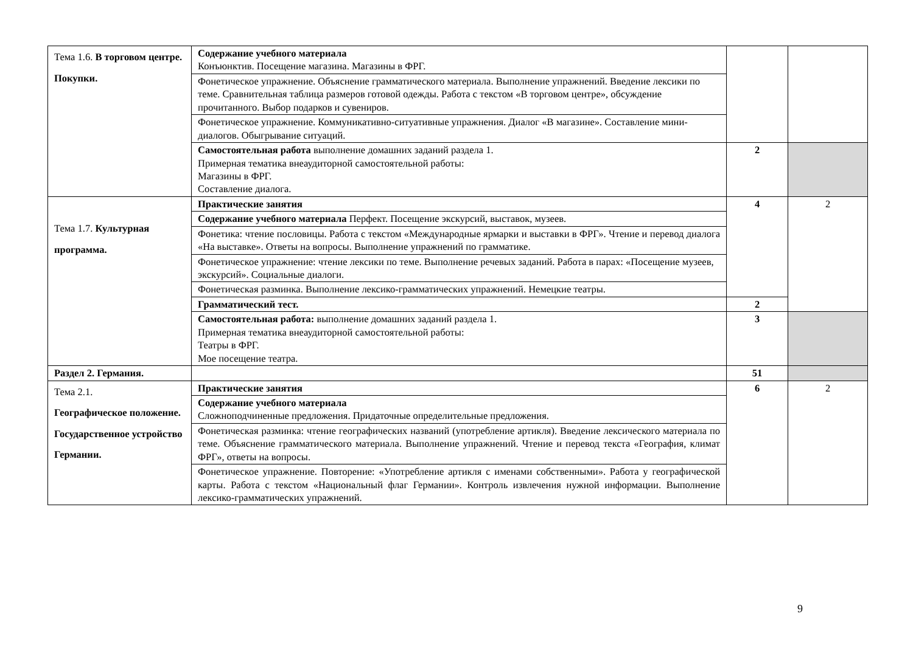| Тема 1.6. В торговом центре. Покупки. | Содержание учебного материала Конъюнктив. Посещение магазина. Магазины в ФРГ. | | |
| | Фонетическое упражнение. Объяснение грамматического материала. Выполнение упражнений. Введение лексики по теме. Сравнительная таблица размеров готовой одежды. Работа с текстом «В торговом центре», обсуждение прочитанного. Выбор подарков и сувениров. | | |
| | Фонетическое упражнение. Коммуникативно-ситуативные упражнения. Диалог «В магазине». Составление мини-диалогов. Обыгрывание ситуаций. | | |
| | Самостоятельная работа выполнение домашних заданий раздела 1. Примерная тематика внеаудиторной самостоятельной работы: Магазины в ФРГ. Составление диалога. | 2 | |
| Тема 1.7. Культурная программа. | Практические занятия | 4 | 2 |
| | Содержание учебного материала Перфект. Посещение экскурсий, выставок, музеев. | | |
| | Фонетика: чтение пословицы. Работа с текстом «Международные ярмарки и выставки в ФРГ». Чтение и перевод диалога «На выставке». Ответы на вопросы. Выполнение упражнений по грамматике. | | |
| | Фонетическое упражнение: чтение лексики по теме. Выполнение речевых заданий. Работа в парах: «Посещение музеев, экскурсий». Социальные диалоги. | | |
| | Фонетическая разминка. Выполнение лексико-грамматических упражнений. Немецкие театры. | | |
| | Грамматический тест. | 2 | |
| | Самостоятельная работа: выполнение домашних заданий раздела 1. Примерная тематика внеаудиторной самостоятельной работы: Театры в ФРГ. Мое посещение театра. | 3 | |
| Раздел 2. Германия. | | 51 | |
| Тема 2.1. Географическое положение. Государственное устройство Германии. | Практические занятия | 6 | 2 |
| | Содержание учебного материала Сложноподчиненные предложения. Придаточные определительные предложения. | | |
| | Фонетическая разминка: чтение географических названий (употребление артикля). Введение лексического материала по теме. Объяснение грамматического материала. Выполнение упражнений. Чтение и перевод текста «География, климат ФРГ», ответы на вопросы. | | |
| | Фонетическое упражнение. Повторение: «Употребление артикля с именами собственными». Работа у географической карты. Работа с текстом «Национальный флаг Германии». Контроль извлечения нужной информации. Выполнение лексико-грамматических упражнений. | | |
9